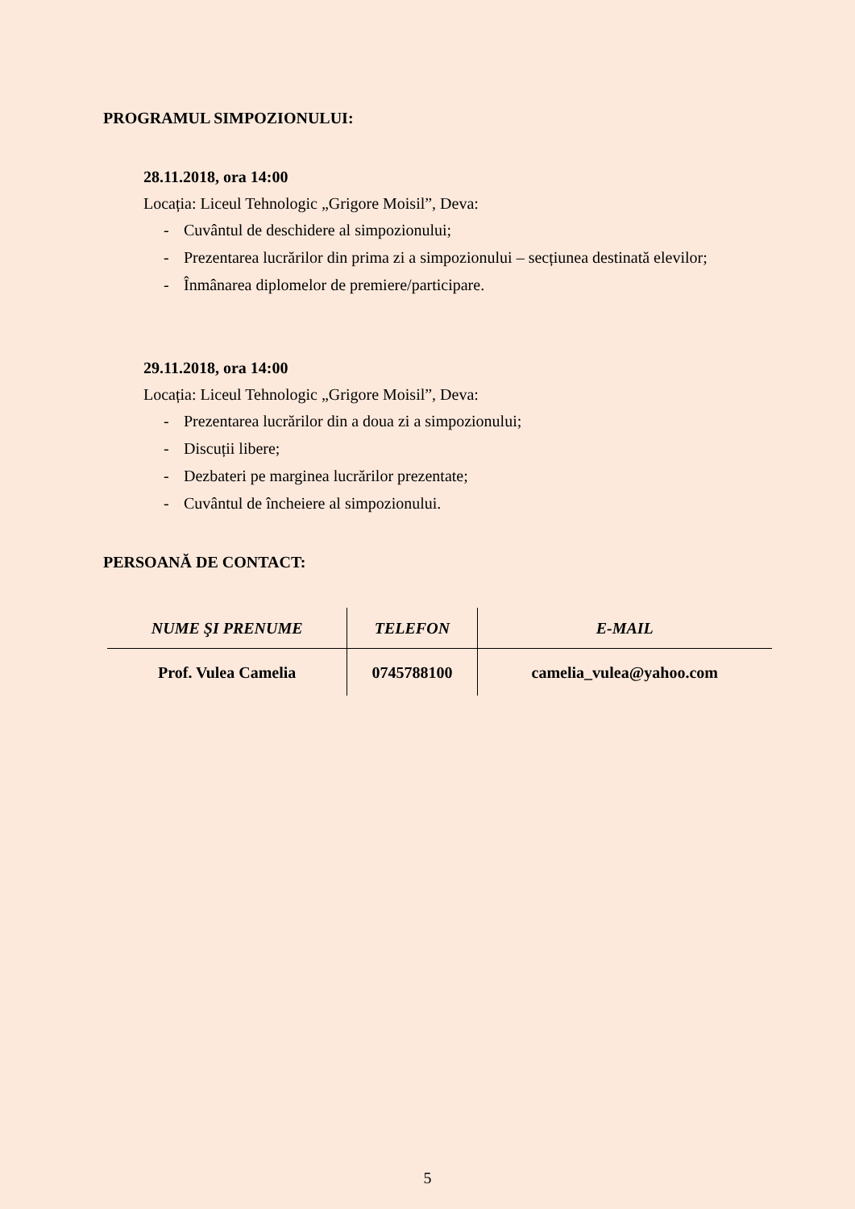PROGRAMUL SIMPOZIONULUI:
28.11.2018, ora 14:00
Locația: Liceul Tehnologic „Grigore Moisil”, Deva:
- Cuvântul de deschidere al simpozionului;
- Prezentarea lucrărilor din prima zi a simpozionului – secțiunea destinată elevilor;
- Înmânarea diplomelor de premiere/participare.
29.11.2018, ora 14:00
Locația: Liceul Tehnologic „Grigore Moisil”, Deva:
- Prezentarea lucrărilor din a doua zi a simpozionului;
- Discuții libere;
- Dezbateri pe marginea lucrărilor prezentate;
- Cuvântul de încheiere al simpozionului.
PERSOANĂ DE CONTACT:
| NUME ŞI PRENUME | TELEFON | E-MAIL |
| --- | --- | --- |
| Prof. Vulea Camelia | 0745788100 | camelia_vulea@yahoo.com |
5